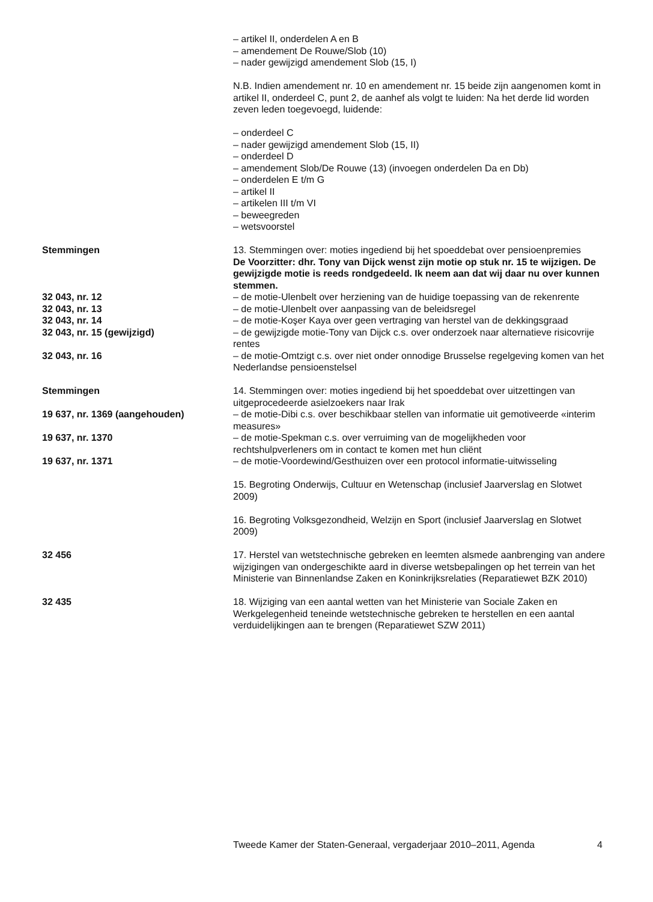– artikel II, onderdelen A en B
– amendement De Rouwe/Slob (10)
– nader gewijzigd amendement Slob (15, I)
N.B. Indien amendement nr. 10 en amendement nr. 15 beide zijn aangenomen komt in artikel II, onderdeel C, punt 2, de aanhef als volgt te luiden: Na het derde lid worden zeven leden toegevoegd, luidende:
– onderdeel C
– nader gewijzigd amendement Slob (15, II)
– onderdeel D
– amendement Slob/De Rouwe (13) (invoegen onderdelen Da en Db)
– onderdelen E t/m G
– artikel II
– artikelen III t/m VI
– beweegreden
– wetsvoorstel
Stemmingen 13. Stemmingen over: moties ingediend bij het spoeddebat over pensioenpremies
De Voorzitter: dhr. Tony van Dijck wenst zijn motie op stuk nr. 15 te wijzigen. De gewijzigde motie is reeds rondgedeeld. Ik neem aan dat wij daar nu over kunnen stemmen.
32 043, nr. 12 – de motie-Ulenbelt over herziening van de huidige toepassing van de rekenrente
32 043, nr. 13 – de motie-Ulenbelt over aanpassing van de beleidsregel
32 043, nr. 14 – de motie-Koşer Kaya over geen vertraging van herstel van de dekkingsgraad
32 043, nr. 15 (gewijzigd) – de gewijzigde motie-Tony van Dijck c.s. over onderzoek naar alternatieve risicovrije rentes
32 043, nr. 16 – de motie-Omtzigt c.s. over niet onder onnodige Brusselse regelgeving komen van het Nederlandse pensioenstelsel
Stemmingen 14. Stemmingen over: moties ingediend bij het spoeddebat over uitzettingen van uitgeprocedeerde asielzoekers naar Irak
19 637, nr. 1369 (aangehouden) – de motie-Dibi c.s. over beschikbaar stellen van informatie uit gemotiveerde «interim measures»
19 637, nr. 1370 – de motie-Spekman c.s. over verruiming van de mogelijkheden voor rechtshulpverleners om in contact te komen met hun cliënt
19 637, nr. 1371 – de motie-Voordewind/Gesthuizen over een protocol informatie-uitwisseling
15. Begroting Onderwijs, Cultuur en Wetenschap (inclusief Jaarverslag en Slotwet 2009)
16. Begroting Volksgezondheid, Welzijn en Sport (inclusief Jaarverslag en Slotwet 2009)
32 456 17. Herstel van wetstechnische gebreken en leemten alsmede aanbrenging van andere wijzigingen van ondergeschikte aard in diverse wetsbepalingen op het terrein van het Ministerie van Binnenlandse Zaken en Koninkrijksrelaties (Reparatiewet BZK 2010)
32 435 18. Wijziging van een aantal wetten van het Ministerie van Sociale Zaken en Werkgelegenheid teneinde wetstechnische gebreken te herstellen en een aantal verduidelijkingen aan te brengen (Reparatiewet SZW 2011)
Tweede Kamer der Staten-Generaal, vergaderjaar 2010–2011, Agenda 4